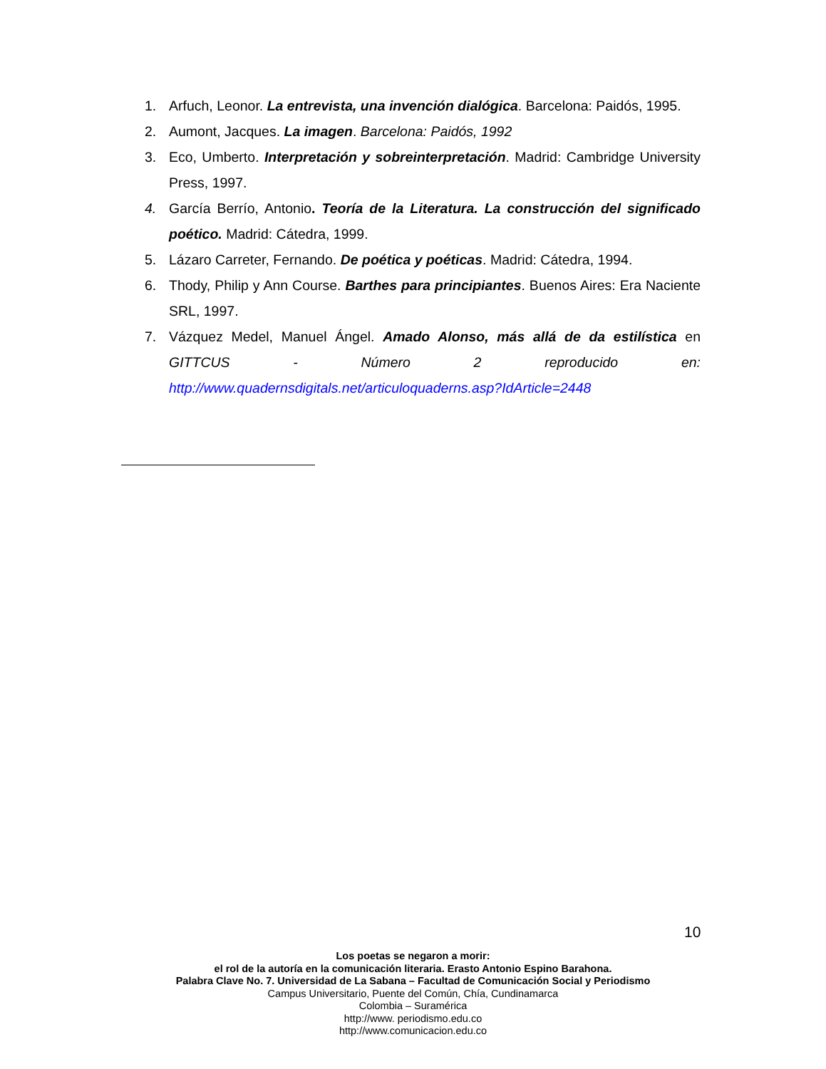1. Arfuch, Leonor. La entrevista, una invención dialógica. Barcelona: Paidós, 1995.
2. Aumont, Jacques. La imagen. Barcelona: Paidós, 1992
3. Eco, Umberto. Interpretación y sobreinterpretación. Madrid: Cambridge University Press, 1997.
4. García Berrío, Antonio. Teoría de la Literatura. La construcción del significado poético. Madrid: Cátedra, 1999.
5. Lázaro Carreter, Fernando. De poética y poéticas. Madrid: Cátedra, 1994.
6. Thody, Philip y Ann Course. Barthes para principiantes. Buenos Aires: Era Naciente SRL, 1997.
7. Vázquez Medel, Manuel Ángel. Amado Alonso, más allá de da estilística en GITTCUS - Número 2 reproducido en: http://www.quadernsdigitals.net/articuloquaderns.asp?IdArticle=2448
10
Los poetas se negaron a morir:
el rol de la autoría en la comunicación literaria. Erasto Antonio Espino Barahona.
Palabra Clave No. 7. Universidad de La Sabana – Facultad de Comunicación Social y Periodismo
Campus Universitario, Puente del Común, Chía, Cundinamarca
Colombia – Suramérica
http://www. periodismo.edu.co
http://www.comunicacion.edu.co